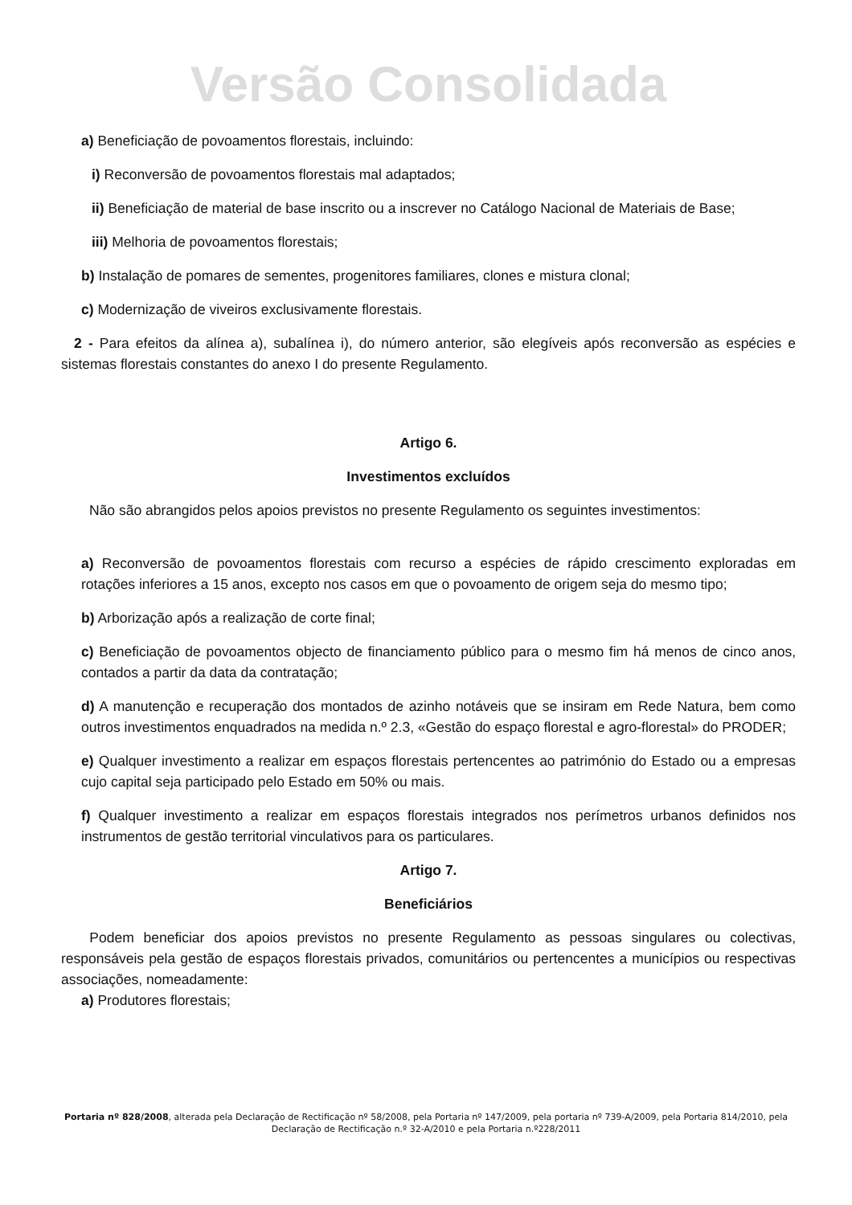Versão Consolidada
a) Beneficiação de povoamentos florestais, incluindo:
i) Reconversão de povoamentos florestais mal adaptados;
ii) Beneficiação de material de base inscrito ou a inscrever no Catálogo Nacional de Materiais de Base;
iii) Melhoria de povoamentos florestais;
b) Instalação de pomares de sementes, progenitores familiares, clones e mistura clonal;
c) Modernização de viveiros exclusivamente florestais.
2 - Para efeitos da alínea a), subalínea i), do número anterior, são elegíveis após reconversão as espécies e sistemas florestais constantes do anexo I do presente Regulamento.
Artigo 6.
Investimentos excluídos
Não são abrangidos pelos apoios previstos no presente Regulamento os seguintes investimentos:
a) Reconversão de povoamentos florestais com recurso a espécies de rápido crescimento exploradas em rotações inferiores a 15 anos, excepto nos casos em que o povoamento de origem seja do mesmo tipo;
b) Arborização após a realização de corte final;
c) Beneficiação de povoamentos objecto de financiamento público para o mesmo fim há menos de cinco anos, contados a partir da data da contratação;
d) A manutenção e recuperação dos montados de azinho notáveis que se insiram em Rede Natura, bem como outros investimentos enquadrados na medida n.º 2.3, «Gestão do espaço florestal e agro-florestal» do PRODER;
e) Qualquer investimento a realizar em espaços florestais pertencentes ao património do Estado ou a empresas cujo capital seja participado pelo Estado em 50% ou mais.
f) Qualquer investimento a realizar em espaços florestais integrados nos perímetros urbanos definidos nos instrumentos de gestão territorial vinculativos para os particulares.
Artigo 7.
Beneficiários
Podem beneficiar dos apoios previstos no presente Regulamento as pessoas singulares ou colectivas, responsáveis pela gestão de espaços florestais privados, comunitários ou pertencentes a municípios ou respectivas associações, nomeadamente:
a) Produtores florestais;
Portaria nº 828/2008, alterada pela Declaração de Rectificação nº 58/2008, pela Portaria nº 147/2009, pela portaria nº 739-A/2009, pela Portaria 814/2010, pela Declaração de Rectificação n.º 32-A/2010 e pela Portaria n.º228/2011